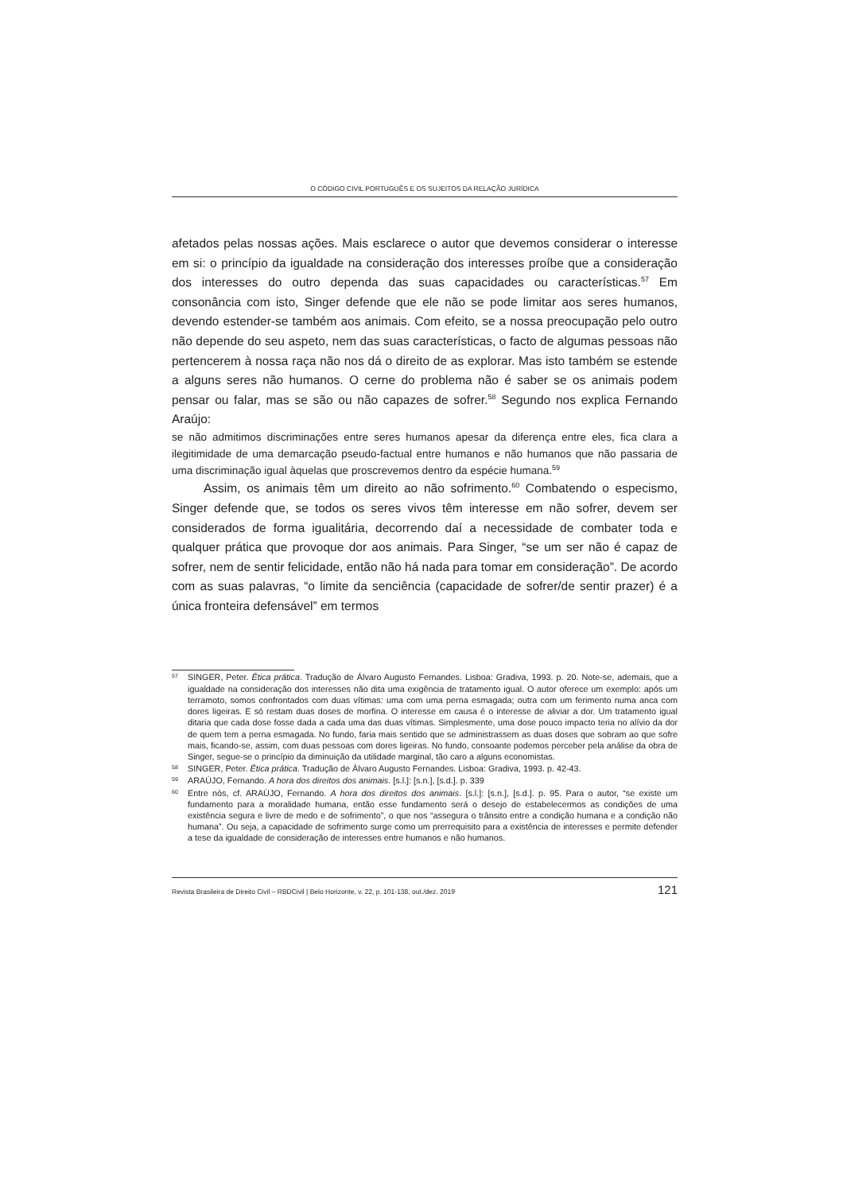O CÓDIGO CIVIL PORTUGUÊS E OS SUJEITOS DA RELAÇÃO JURÍDICA
afetados pelas nossas ações. Mais esclarece o autor que devemos considerar o interesse em si: o princípio da igualdade na consideração dos interesses proíbe que a consideração dos interesses do outro dependa das suas capacidades ou características.<sup>57</sup> Em consonância com isto, Singer defende que ele não se pode limitar aos seres humanos, devendo estender-se também aos animais. Com efeito, se a nossa preocupação pelo outro não depende do seu aspeto, nem das suas características, o facto de algumas pessoas não pertencerem à nossa raça não nos dá o direito de as explorar. Mas isto também se estende a alguns seres não humanos. O cerne do problema não é saber se os animais podem pensar ou falar, mas se são ou não capazes de sofrer.<sup>58</sup> Segundo nos explica Fernando Araújo:
se não admitimos discriminações entre seres humanos apesar da diferença entre eles, fica clara a ilegitimidade de uma demarcação pseudo-factual entre humanos e não humanos que não passaria de uma discriminação igual àquelas que proscrevemos dentro da espécie humana.<sup>59</sup>
Assim, os animais têm um direito ao não sofrimento.<sup>60</sup> Combatendo o especismo, Singer defende que, se todos os seres vivos têm interesse em não sofrer, devem ser considerados de forma igualitária, decorrendo daí a necessidade de combater toda e qualquer prática que provoque dor aos animais. Para Singer, “se um ser não é capaz de sofrer, nem de sentir felicidade, então não há nada para tomar em consideração”. De acordo com as suas palavras, “o limite da senciência (capacidade de sofrer/de sentir prazer) é a única fronteira defensável” em termos
57 SINGER, Peter. Ética prática. Tradução de Álvaro Augusto Fernandes. Lisboa: Gradiva, 1993. p. 20. Note-se, ademais, que a igualdade na consideração dos interesses não dita uma exigência de tratamento igual. O autor oferece um exemplo: após um terramoto, somos confrontados com duas vítimas: uma com uma perna esmagada; outra com um ferimento numa anca com dores ligeiras. E só restam duas doses de morfina. O interesse em causa é o interesse de aliviar a dor. Um tratamento igual ditaria que cada dose fosse dada a cada uma das duas vítimas. Simplesmente, uma dose pouco impacto teria no alívio da dor de quem tem a perna esmagada. No fundo, faria mais sentido que se administrassem as duas doses que sobram ao que sofre mais, ficando-se, assim, com duas pessoas com dores ligeiras. No fundo, consoante podemos perceber pela análise da obra de Singer, segue-se o princípio da diminuição da utilidade marginal, tão caro a alguns economistas.
58 SINGER, Peter. Ética prática. Tradução de Álvaro Augusto Fernandes. Lisboa: Gradiva, 1993. p. 42-43.
59 ARAÚJO, Fernando. A hora dos direitos dos animais. [s.l.]: [s.n.], [s.d.]. p. 339
60 Entre nós, cf. ARAÚJO, Fernando. A hora dos direitos dos animais. [s.l.]: [s.n.], [s.d.]. p. 95. Para o autor, “se existe um fundamento para a moralidade humana, então esse fundamento será o desejo de estabelecermos as condições de uma existência segura e livre de medo e de sofrimento”, o que nos “assegura o trânsito entre a condição humana e a condição não humana”. Ou seja, a capacidade de sofrimento surge como um prerrequisito para a existência de interesses e permite defender a tese da igualdade de consideração de interesses entre humanos e não humanos.
Revista Brasileira de Direito Civil – RBDCivil | Belo Horizonte, v. 22, p. 101-138, out./dez. 2019 121